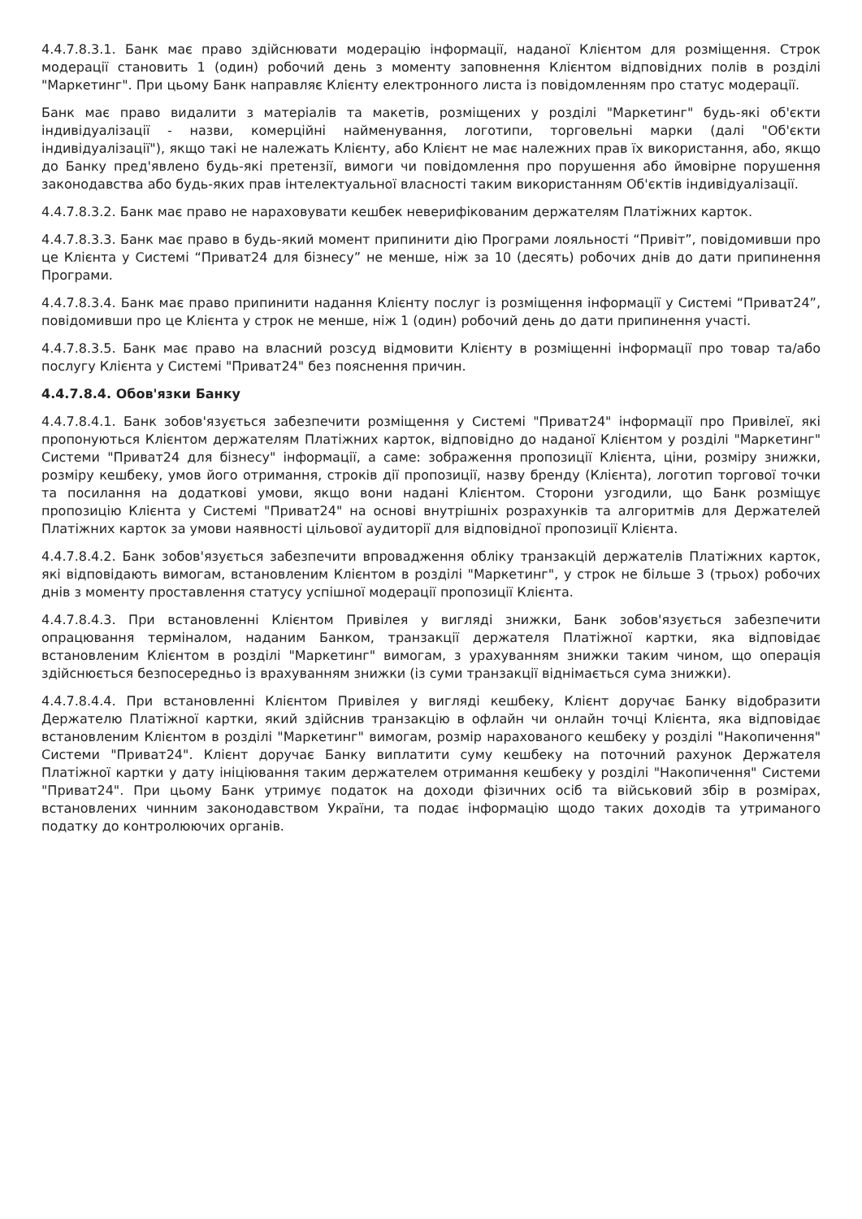4.4.7.8.3.1. Банк має право здійснювати модерацію інформації, наданої Клієнтом для розміщення. Строк модерації становить 1 (один) робочий день з моменту заповнення Клієнтом відповідних полів в розділі "Маркетинг". При цьому Банк направляє Клієнту електронного листа із повідомленням про статус модерації.
Банк має право видалити з матеріалів та макетів, розміщених у розділі "Маркетинг" будь-які об'єкти індивідуалізації - назви, комерційні найменування, логотипи, торговельні марки (далі "Об'єкти індивідуалізації"), якщо такі не належать Клієнту, або Клієнт не має належних прав їх використання, або, якщо до Банку пред'явлено будь-які претензії, вимоги чи повідомлення про порушення або ймовірне порушення законодавства або будь-яких прав інтелектуальної власності таким використанням Об'єктів індивідуалізації.
4.4.7.8.3.2. Банк має право не нараховувати кешбек неверифікованим держателям Платіжних карток.
4.4.7.8.3.3. Банк має право в будь-який момент припинити дію Програми лояльності “Привіт”, повідомивши про це Клієнта у Системі “Приват24 для бізнесу” не менше, ніж за 10 (десять) робочих днів до дати припинення Програми.
4.4.7.8.3.4. Банк має право припинити надання Клієнту послуг із розміщення інформації у Системі “Приват24”, повідомивши про це Клієнта у строк не менше, ніж 1 (один) робочий день до дати припинення участі.
4.4.7.8.3.5. Банк має право на власний розсуд відмовити Клієнту в розміщенні інформації про товар та/або послугу Клієнта у Системі "Приват24" без пояснення причин.
4.4.7.8.4. Обов'язки Банку
4.4.7.8.4.1. Банк зобов'язується забезпечити розміщення у Системі "Приват24" інформації про Привілеї, які пропонуються Клієнтом держателям Платіжних карток, відповідно до наданої Клієнтом у розділі "Маркетинг" Системи "Приват24 для бізнесу" інформації, а саме: зображення пропозиції Клієнта, ціни, розміру знижки, розміру кешбеку, умов його отримання, строків дії пропозиції, назву бренду (Клієнта), логотип торгової точки та посилання на додаткові умови, якщо вони надані Клієнтом. Сторони узгодили, що Банк розміщує пропозицію Клієнта у Системі "Приват24" на основі внутрішніх розрахунків та алгоритмів для Держателей Платіжних карток за умови наявності цільової аудиторії для відповідної пропозиції Клієнта.
4.4.7.8.4.2. Банк зобов'язується забезпечити впровадження обліку транзакцій держателів Платіжних карток, які відповідають вимогам, встановленим Клієнтом в розділі "Маркетинг", у строк не більше 3 (трьох) робочих днів з моменту проставлення статусу успішної модерації пропозиції Клієнта.
4.4.7.8.4.3. При встановленні Клієнтом Привілея у вигляді знижки, Банк зобов'язується забезпечити опрацювання терміналом, наданим Банком, транзакції держателя Платіжної картки, яка відповідає встановленим Клієнтом в розділі "Маркетинг" вимогам, з урахуванням знижки таким чином, що операція здійснюється безпосередньо із врахуванням знижки (із суми транзакції віднімається сума знижки).
4.4.7.8.4.4. При встановленні Клієнтом Привілея у вигляді кешбеку, Клієнт доручає Банку відобразити Держателю Платіжної картки, який здійснив транзакцію в офлайн чи онлайн точці Клієнта, яка відповідає встановленим Клієнтом в розділі "Маркетинг" вимогам, розмір нарахованого кешбеку у розділі "Накопичення" Системи "Приват24". Клієнт доручає Банку виплатити суму кешбеку на поточний рахунок Держателя Платіжної картки у дату ініціювання таким держателем отримання кешбеку у розділі "Накопичення" Системи "Приват24". При цьому Банк утримує податок на доходи фізичних осіб та військовий збір в розмірах, встановлених чинним законодавством України, та подає інформацію щодо таких доходів та утриманого податку до контролюючих органів.